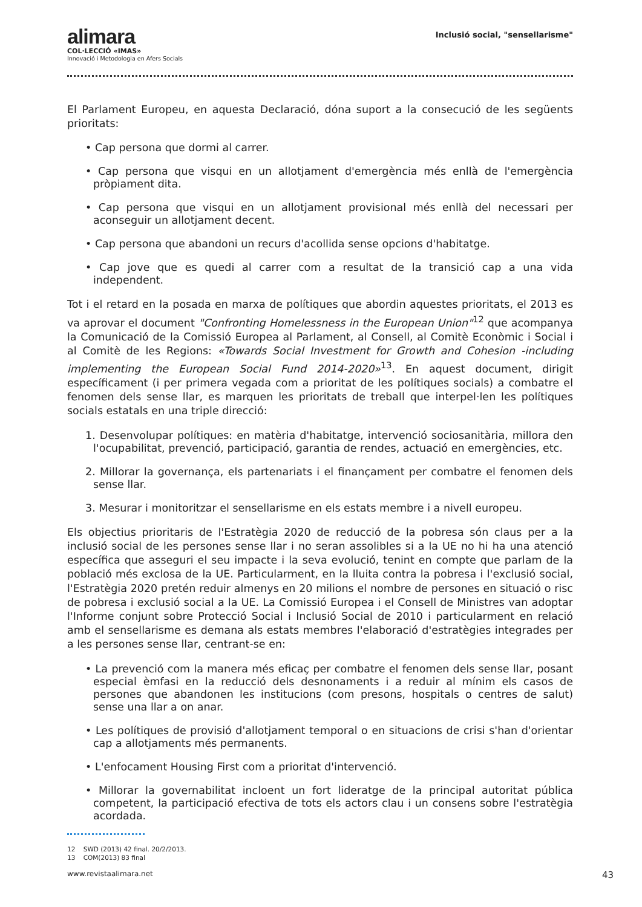alimara
COL·LECCIÓ «IMAS»
Innovació i Metodologia en Afers Socials
Inclusió social, "sensellarisme"
El Parlament Europeu, en aquesta Declaració, dóna suport a la consecució de les següents prioritats:
• Cap persona que dormi al carrer.
• Cap persona que visqui en un allotjament d'emergència més enllà de l'emergència pròpiament dita.
• Cap persona que visqui en un allotjament provisional més enllà del necessari per aconseguir un allotjament decent.
• Cap persona que abandoni un recurs d'acollida sense opcions d'habitatge.
• Cap jove que es quedi al carrer com a resultat de la transició cap a una vida independent.
Tot i el retard en la posada en marxa de polítiques que abordin aquestes prioritats, el 2013 es va aprovar el document "Confronting Homelessness in the European Union"<sup>12</sup> que acompanya la Comunicació de la Comissió Europea al Parlament, al Consell, al Comitè Econòmic i Social i al Comitè de les Regions: «Towards Social Investment for Growth and Cohesion -including implementing the European Social Fund 2014-2020»<sup>13</sup>. En aquest document, dirigit específicament (i per primera vegada com a prioritat de les polítiques socials) a combatre el fenomen dels sense llar, es marquen les prioritats de treball que interpel·len les polítiques socials estatals en una triple direcció:
1. Desenvolupar polítiques: en matèria d'habitatge, intervenció sociosanitària, millora den l'ocupabilitat, prevenció, participació, garantia de rendes, actuació en emergències, etc.
2. Millorar la governança, els partenariats i el finançament per combatre el fenomen dels sense llar.
3. Mesurar i monitoritzar el sensellarisme en els estats membre i a nivell europeu.
Els objectius prioritaris de l'Estratègia 2020 de reducció de la pobresa són claus per a la inclusió social de les persones sense llar i no seran assolibles si a la UE no hi ha una atenció específica que asseguri el seu impacte i la seva evolució, tenint en compte que parlam de la població més exclosa de la UE. Particularment, en la lluita contra la pobresa i l'exclusió social, l'Estratègia 2020 pretén reduir almenys en 20 milions el nombre de persones en situació o risc de pobresa i exclusió social a la UE. La Comissió Europea i el Consell de Ministres van adoptar l'Informe conjunt sobre Protecció Social i Inclusió Social de 2010 i particularment en relació amb el sensellarisme es demana als estats membres l'elaboració d'estratègies integrades per a les persones sense llar, centrant-se en:
• La prevenció com la manera més eficaç per combatre el fenomen dels sense llar, posant especial èmfasi en la reducció dels desnonaments i a reduir al mínim els casos de persones que abandonen les institucions (com presons, hospitals o centres de salut) sense una llar a on anar.
• Les polítiques de provisió d'allotjament temporal o en situacions de crisi s'han d'orientar cap a allotjaments més permanents.
• L'enfocament Housing First com a prioritat d'intervenció.
• Millorar la governabilitat incloent un fort lideratge de la principal autoritat pública competent, la participació efectiva de tots els actors clau i un consens sobre l'estratègia acordada.
12 SWD (2013) 42 final. 20/2/2013.
13 COM(2013) 83 final
www.revistaalimara.net 43